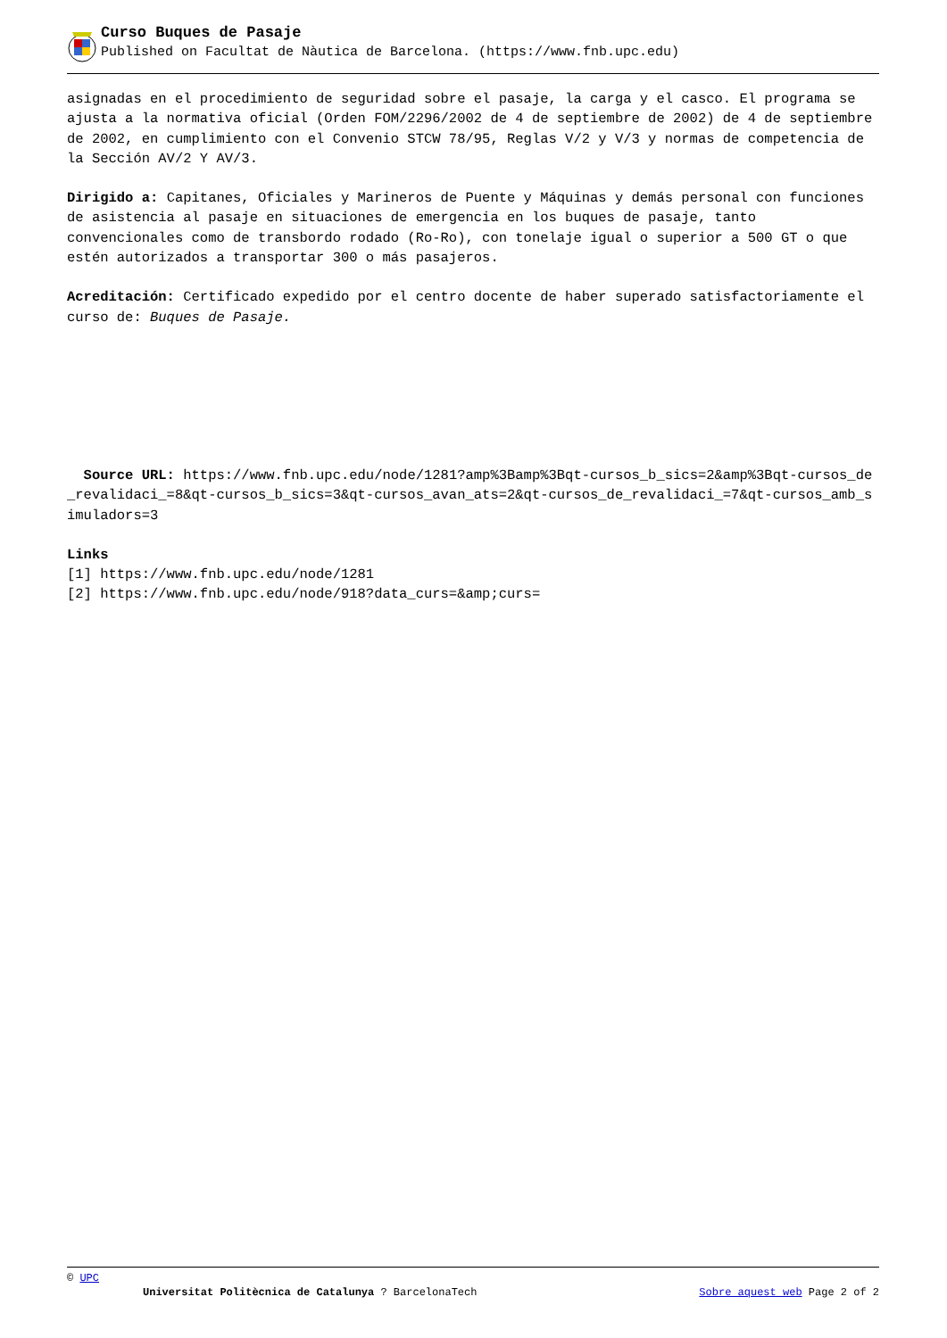Curso Buques de Pasaje
Published on Facultat de Nàutica de Barcelona. (https://www.fnb.upc.edu)
asignadas en el procedimiento de seguridad sobre el pasaje, la carga y el casco. El programa se ajusta a la normativa oficial (Orden FOM/2296/2002 de 4 de septiembre de 2002) de 4 de septiembre de 2002, en cumplimiento con el Convenio STCW 78/95, Reglas V/2 y V/3 y normas de competencia de la Sección AV/2 Y AV/3.
Dirigido a: Capitanes, Oficiales y Marineros de Puente y Máquinas y demás personal con funciones de asistencia al pasaje en situaciones de emergencia en los buques de pasaje, tanto convencionales como de transbordo rodado (Ro-Ro), con tonelaje igual o superior a 500 GT o que estén autorizados a transportar 300 o más pasajeros.
Acreditación: Certificado expedido por el centro docente de haber superado satisfactoriamente el curso de: Buques de Pasaje.
Source URL: https://www.fnb.upc.edu/node/1281?amp%3Bamp%3Bqt-cursos_b_sics=2&amp%3Bqt-cursos_de_revalidaci_=8&qt-cursos_b_sics=3&qt-cursos_avan_ats=2&qt-cursos_de_revalidaci_=7&qt-cursos_amb_simuladors=3
Links
[1] https://www.fnb.upc.edu/node/1281
[2] https://www.fnb.upc.edu/node/918?data_curs=&amp;curs=
© UPC
Universitat Politècnica de Catalunya ? BarcelonaTech Sobre aquest web Page 2 of 2